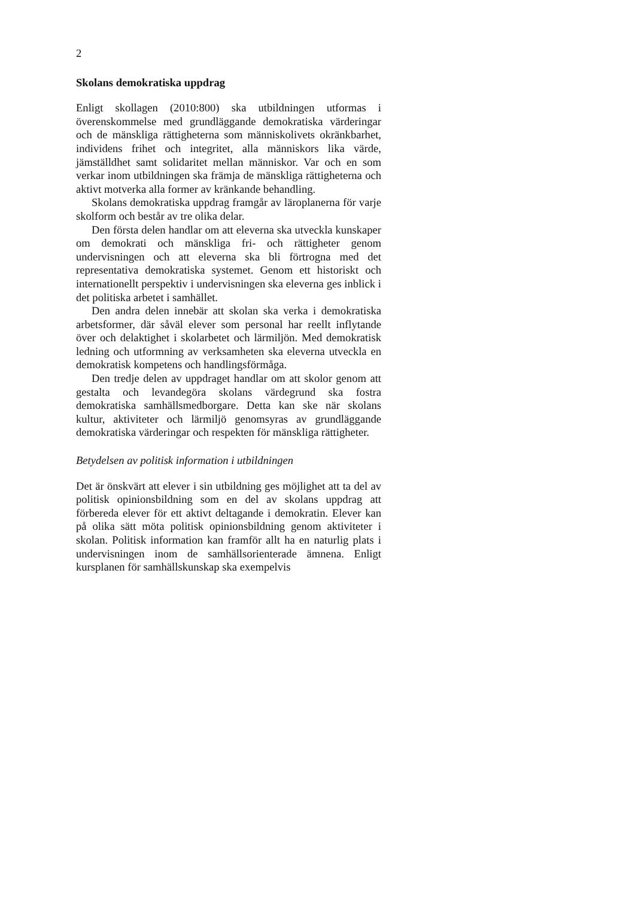2
Skolans demokratiska uppdrag
Enligt skollagen (2010:800) ska utbildningen utformas i överenskommelse med grundläggande demokratiska värderingar och de mänskliga rättigheterna som människolivets okränkbarhet, individens frihet och integritet, alla människors lika värde, jämställdhet samt solidaritet mellan människor. Var och en som verkar inom utbildningen ska främja de mänskliga rättigheterna och aktivt motverka alla former av kränkande behandling.
Skolans demokratiska uppdrag framgår av läroplanerna för varje skolform och består av tre olika delar.
Den första delen handlar om att eleverna ska utveckla kunskaper om demokrati och mänskliga fri- och rättigheter genom undervisningen och att eleverna ska bli förtrogna med det representativa demokratiska systemet. Genom ett historiskt och internationellt perspektiv i undervisningen ska eleverna ges inblick i det politiska arbetet i samhället.
Den andra delen innebär att skolan ska verka i demokratiska arbetsformer, där såväl elever som personal har reellt inflytande över och delaktighet i skolarbetet och lärmiljön. Med demokratisk ledning och utformning av verksamheten ska eleverna utveckla en demokratisk kompetens och handlingsförmåga.
Den tredje delen av uppdraget handlar om att skolor genom att gestalta och levandegöra skolans värdegrund ska fostra demokratiska samhällsmedborgare. Detta kan ske när skolans kultur, aktiviteter och lärmiljö genomsyras av grundläggande demokratiska värderingar och respekten för mänskliga rättigheter.
Betydelsen av politisk information i utbildningen
Det är önskvärt att elever i sin utbildning ges möjlighet att ta del av politisk opinionsbildning som en del av skolans uppdrag att förbereda elever för ett aktivt deltagande i demokratin. Elever kan på olika sätt möta politisk opinionsbildning genom aktiviteter i skolan. Politisk information kan framför allt ha en naturlig plats i undervisningen inom de samhällsorienterade ämnena. Enligt kursplanen för samhällskunskap ska exempelvis